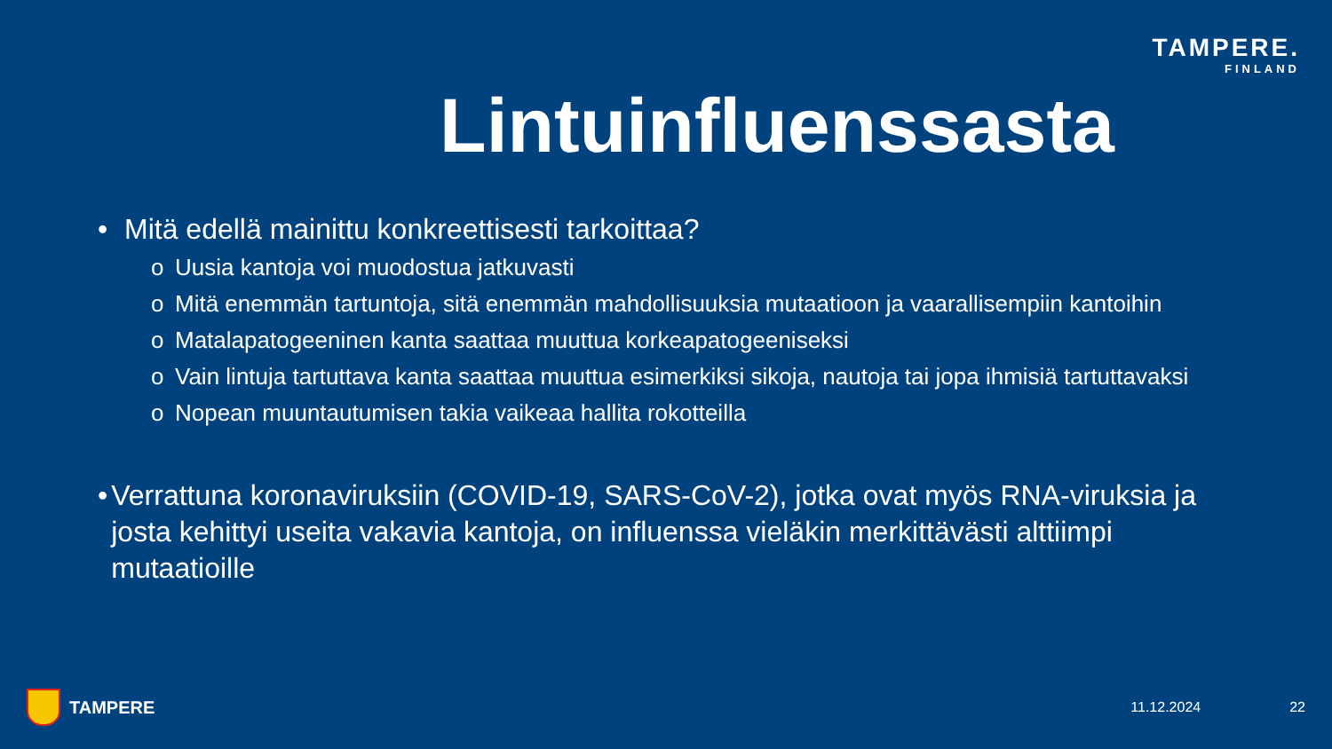TAMPERE.
FINLAND
Lintuinfluenssasta
• Mitä edellä mainittu konkreettisesti tarkoittaa?
o Uusia kantoja voi muodostua jatkuvasti
o Mitä enemmän tartuntoja, sitä enemmän mahdollisuuksia mutaatioon ja vaarallisempiin kantoihin
o Matalapatogeeninen kanta saattaa muuttua korkeapatogeeniseksi
o Vain lintuja tartuttava kanta saattaa muuttua esimerkiksi sikoja, nautoja tai jopa ihmisiä tartuttavaksi
o Nopean muuntautumisen takia vaikeaa hallita rokotteilla
• Verrattuna koronaviruksiin (COVID-19, SARS-CoV-2), jotka ovat myös RNA-viruksia ja josta kehittyi useita vakavia kantoja, on influenssa vieläkin merkittävästi alttiimpi mutaatioille
TAMPERE 11.12.2024 22